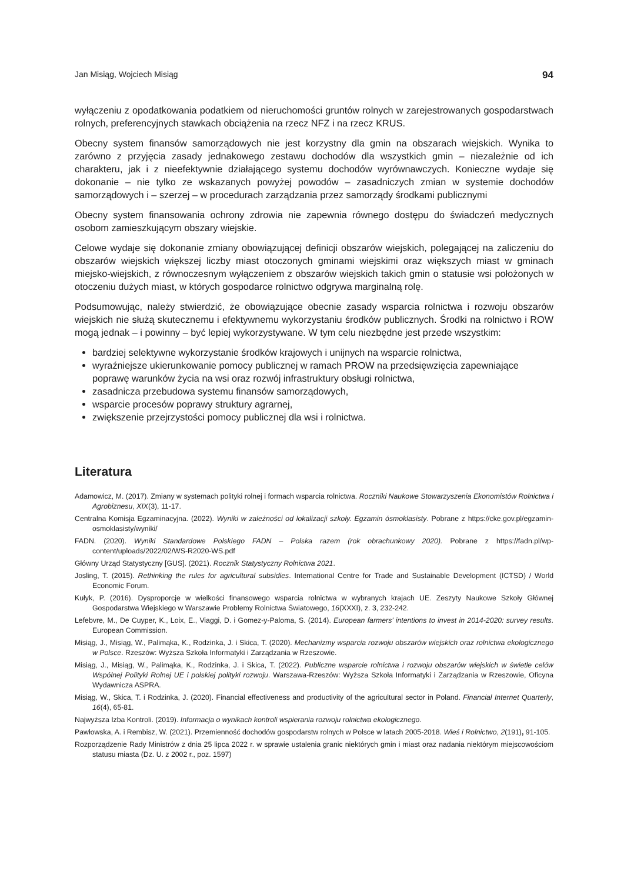Jan Misiąg, Wojciech Misiąg 94
wyłączeniu z opodatkowania podatkiem od nieruchomości gruntów rolnych w zarejestrowanych gospodarstwach rolnych, preferencyjnych stawkach obciążenia na rzecz NFZ i na rzecz KRUS.
Obecny system finansów samorządowych nie jest korzystny dla gmin na obszarach wiejskich. Wynika to zarówno z przyjęcia zasady jednakowego zestawu dochodów dla wszystkich gmin – niezależnie od ich charakteru, jak i z nieefektywnie działającego systemu dochodów wyrównawczych. Konieczne wydaje się dokonanie – nie tylko ze wskazanych powyżej powodów – zasadniczych zmian w systemie dochodów samorządowych i – szerzej – w procedurach zarządzania przez samorządy środkami publicznymi
Obecny system finansowania ochrony zdrowia nie zapewnia równego dostępu do świadczeń medycznych osobom zamieszkującym obszary wiejskie.
Celowe wydaje się dokonanie zmiany obowiązującej definicji obszarów wiejskich, polegającej na zaliczeniu do obszarów wiejskich większej liczby miast otoczonych gminami wiejskimi oraz większych miast w gminach miejsko-wiejskich, z równoczesnym wyłączeniem z obszarów wiejskich takich gmin o statusie wsi położonych w otoczeniu dużych miast, w których gospodarce rolnictwo odgrywa marginalną rolę.
Podsumowując, należy stwierdzić, że obowiązujące obecnie zasady wsparcia rolnictwa i rozwoju obszarów wiejskich nie służą skutecznemu i efektywnemu wykorzystaniu środków publicznych. Środki na rolnictwo i ROW mogą jednak – i powinny – być lepiej wykorzystywane. W tym celu niezbędne jest przede wszystkim:
bardziej selektywne wykorzystanie środków krajowych i unijnych na wsparcie rolnictwa,
wyraźniejsze ukierunkowanie pomocy publicznej w ramach PROW na przedsięwzięcia zapewniające poprawę warunków życia na wsi oraz rozwój infrastruktury obsługi rolnictwa,
zasadnicza przebudowa systemu finansów samorządowych,
wsparcie procesów poprawy struktury agrarnej,
zwiększenie przejrzystości pomocy publicznej dla wsi i rolnictwa.
Literatura
Adamowicz, M. (2017). Zmiany w systemach polityki rolnej i formach wsparcia rolnictwa. Roczniki Naukowe Stowarzyszenia Ekonomistów Rolnictwa i Agrobiznesu, XIX(3), 11-17.
Centralna Komisja Egzaminacyjna. (2022). Wyniki w zależności od lokalizacji szkoły. Egzamin ósmoklasisty. Pobrane z https://cke.gov.pl/egzamin-osmoklasisty/wyniki/
FADN. (2020). Wyniki Standardowe Polskiego FADN – Polska razem (rok obrachunkowy 2020). Pobrane z https://fadn.pl/wp-content/uploads/2022/02/WS-R2020-WS.pdf
Główny Urząd Statystyczny [GUS]. (2021). Rocznik Statystyczny Rolnictwa 2021.
Josling, T. (2015). Rethinking the rules for agricultural subsidies. International Centre for Trade and Sustainable Development (ICTSD) / World Economic Forum.
Kułyk, P. (2016). Dysproporcje w wielkości finansowego wsparcia rolnictwa w wybranych krajach UE. Zeszyty Naukowe Szkoły Głównej Gospodarstwa Wiejskiego w Warszawie Problemy Rolnictwa Światowego, 16(XXXI), z. 3, 232-242.
Lefebvre, M., De Cuyper, K., Loix, E., Viaggi, D. i Gomez-y-Paloma, S. (2014). European farmers’ intentions to invest in 2014-2020: survey results. European Commission.
Misiąg, J., Misiąg, W., Palimąka, K., Rodzinka, J. i Skica, T. (2020). Mechanizmy wsparcia rozwoju obszarów wiejskich oraz rolnictwa ekologicznego w Polsce. Rzeszów: Wyższa Szkoła Informatyki i Zarządzania w Rzeszowie.
Misiąg, J., Misiąg, W., Palimąka, K., Rodzinka, J. i Skica, T. (2022). Publiczne wsparcie rolnictwa i rozwoju obszarów wiejskich w świetle celów Wspólnej Polityki Rolnej UE i polskiej polityki rozwoju. Warszawa-Rzeszów: Wyższa Szkoła Informatyki i Zarządzania w Rzeszowie, Oficyna Wydawnicza ASPRA.
Misiąg, W., Skica, T. i Rodzinka, J. (2020). Financial effectiveness and productivity of the agricultural sector in Poland. Financial Internet Quarterly, 16(4), 65-81.
Najwyższa Izba Kontroli. (2019). Informacja o wynikach kontroli wspierania rozwoju rolnictwa ekologicznego.
Pawłowska, A. i Rembisz, W. (2021). Przemienność dochodów gospodarstw rolnych w Polsce w latach 2005-2018. Wieś i Rolnictwo, 2(191), 91-105.
Rozporządzenie Rady Ministrów z dnia 25 lipca 2022 r. w sprawie ustalenia granic niektórych gmin i miast oraz nadania niektórym miejscowościom statusu miasta (Dz. U. z 2002 r., poz. 1597)